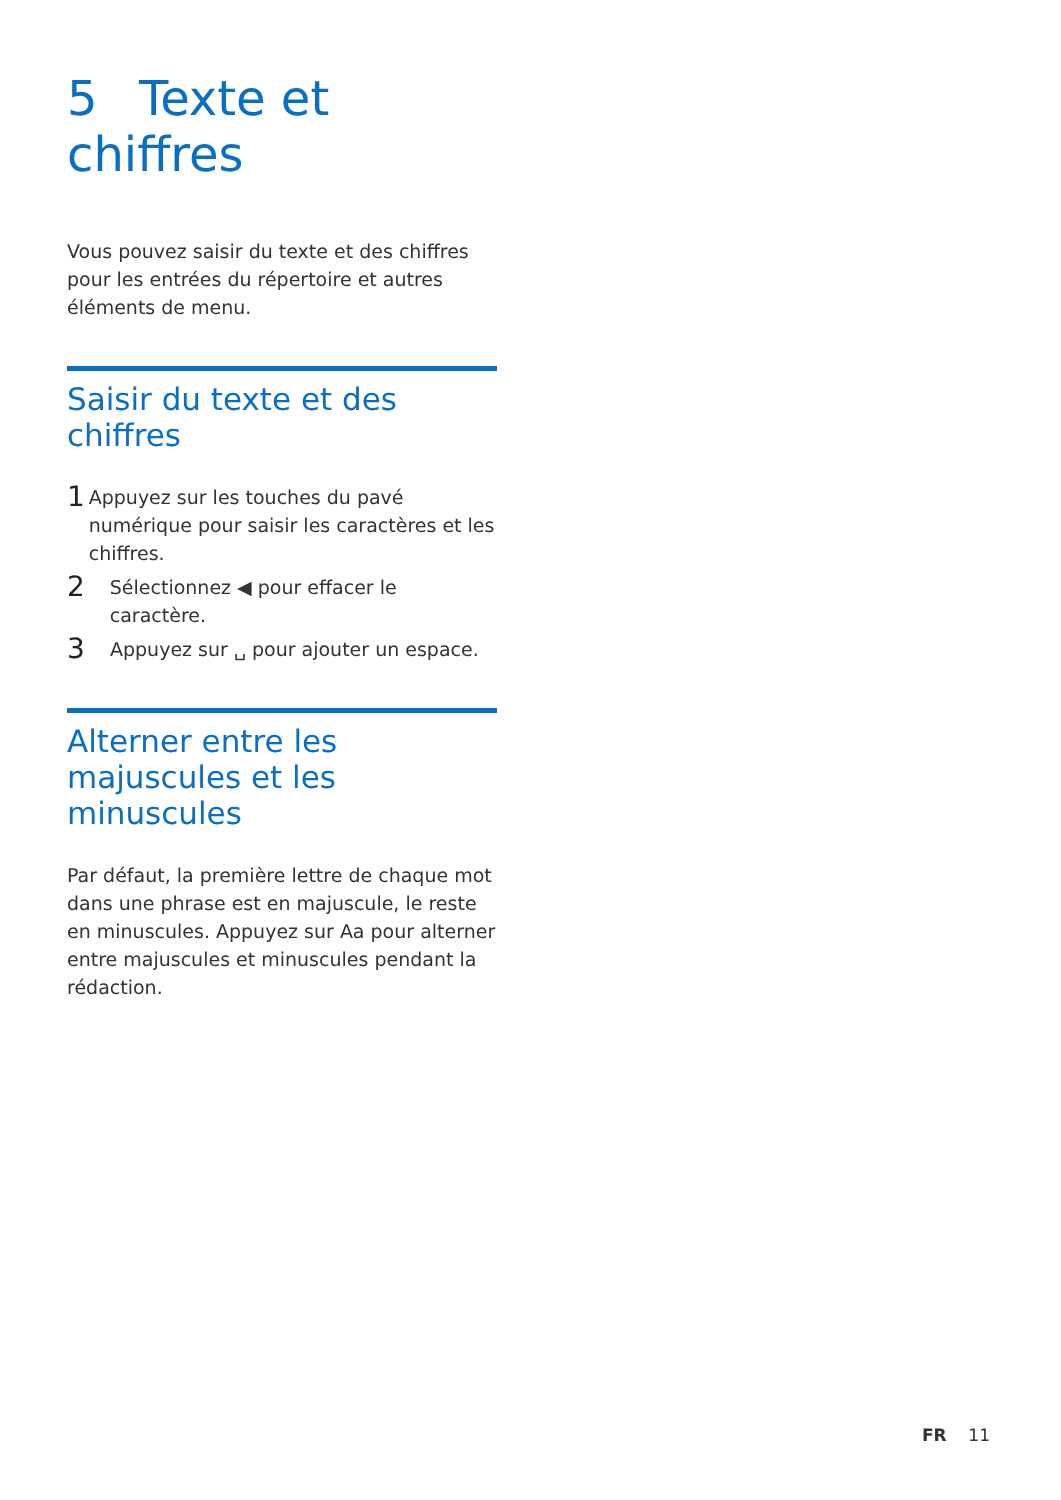5 Texte et chiffres
Vous pouvez saisir du texte et des chiffres pour les entrées du répertoire et autres éléments de menu.
Saisir du texte et des chiffres
1
Appuyez sur les touches du pavé numérique pour saisir les caractères et les chiffres.
2
Sélectionnez ◀ pour effacer le caractère.
3
Appuyez sur ␣ pour ajouter un espace.
Alterner entre les majuscules et les minuscules
Par défaut, la première lettre de chaque mot dans une phrase est en majuscule, le reste en minuscules. Appuyez sur Aa pour alterner entre majuscules et minuscules pendant la rédaction.
FR 11